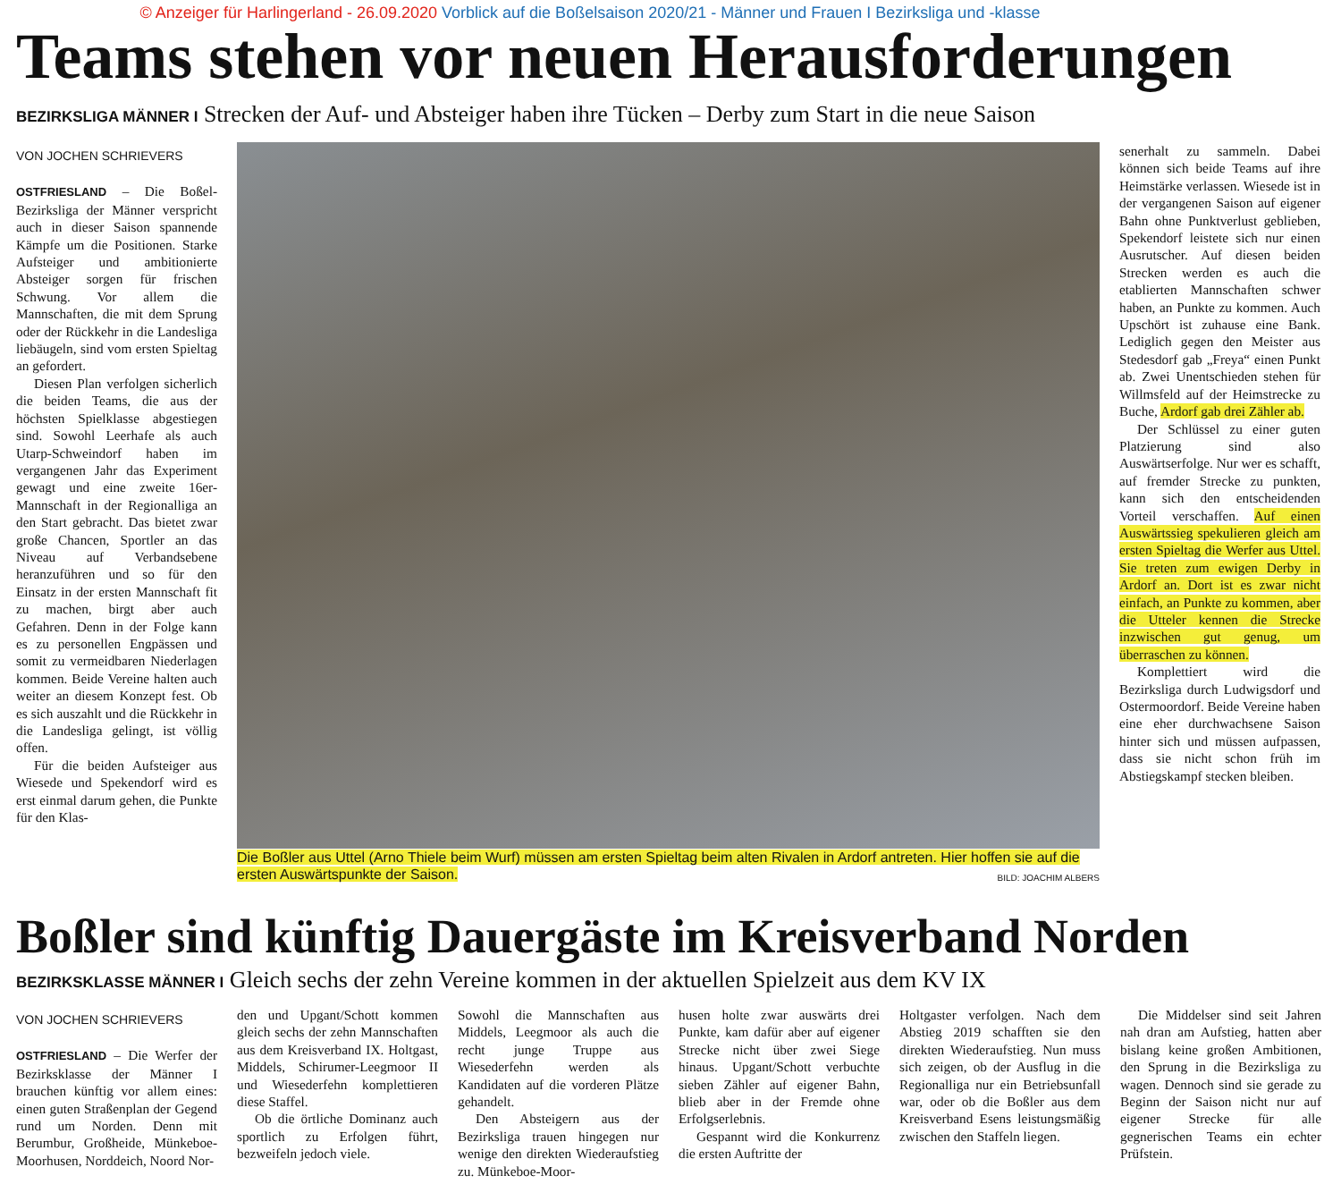© Anzeiger für Harlingerland - 26.09.2020 Vorblick auf die Boßelsaison 2020/21 - Männer und Frauen I Bezirksliga und -klasse
Teams stehen vor neuen Herausforderungen
BEZIRKSLIGA MÄNNER I Strecken der Auf- und Absteiger haben ihre Tücken – Derby zum Start in die neue Saison
VON JOCHEN SCHRIEVERS
OSTFRIESLAND – Die Boßel-Bezirksliga der Männer verspricht auch in dieser Saison spannende Kämpfe um die Positionen. Starke Aufsteiger und ambitionierte Absteiger sorgen für frischen Schwung. Vor allem die Mannschaften, die mit dem Sprung oder der Rückkehr in die Landesliga liebäugeln, sind vom ersten Spieltag an gefordert.
Diesen Plan verfolgen sicherlich die beiden Teams, die aus der höchsten Spielklasse abgestiegen sind. Sowohl Leerhafe als auch Utarp-Schweindorf haben im vergangenen Jahr das Experiment gewagt und eine zweite 16er-Mannschaft in der Regionalliga an den Start gebracht. Das bietet zwar große Chancen, Sportler an das Niveau auf Verbandsebene heranzuführen und so für den Einsatz in der ersten Mannschaft fit zu machen, birgt aber auch Gefahren. Denn in der Folge kann es zu personellen Engpässen und somit zu vermeidbaren Niederlagen kommen. Beide Vereine halten auch weiter an diesem Konzept fest. Ob es sich auszahlt und die Rückkehr in die Landesliga gelingt, ist völlig offen.
Für die beiden Aufsteiger aus Wiesede und Spekendorf wird es erst einmal darum gehen, die Punkte für den Klas-
Die Boßler aus Uttel (Arno Thiele beim Wurf) müssen am ersten Spieltag beim alten Rivalen in Ardorf antreten. Hier hoffen sie auf die ersten Auswärtspunkte der Saison. BILD: JOACHIM ALBERS
senerhalt zu sammeln. Dabei können sich beide Teams auf ihre Heimstärke verlassen. Wiesede ist in der vergangenen Saison auf eigener Bahn ohne Punktverlust geblieben, Spekendorf leistete sich nur einen Ausrutscher. Auf diesen beiden Strecken werden es auch die etablierten Mannschaften schwer haben, an Punkte zu kommen. Auch Upschört ist zuhause eine Bank. Lediglich gegen den Meister aus Stedesdorf gab „Freya“ einen Punkt ab. Zwei Unentschieden stehen für Willmsfeld auf der Heimstrecke zu Buche, Ardorf gab drei Zähler ab.
Der Schlüssel zu einer guten Platzierung sind also Auswärtserfolge. Nur wer es schafft, auf fremder Strecke zu punkten, kann sich den entscheidenden Vorteil verschaffen. Auf einen Auswärtssieg spekulieren gleich am ersten Spieltag die Werfer aus Uttel. Sie treten zum ewigen Derby in Ardorf an. Dort ist es zwar nicht einfach, an Punkte zu kommen, aber die Utteler kennen die Strecke inzwischen gut genug, um überraschen zu können.
Komplettiert wird die Bezirksliga durch Ludwigsdorf und Ostermoordorf. Beide Vereine haben eine eher durchwachsene Saison hinter sich und müssen aufpassen, dass sie nicht schon früh im Abstiegskampf stecken bleiben.
Boßler sind künftig Dauergäste im Kreisverband Norden
BEZIRKSKLASSE MÄNNER I Gleich sechs der zehn Vereine kommen in der aktuellen Spielzeit aus dem KV IX
VON JOCHEN SCHRIEVERS
OSTFRIESLAND – Die Werfer der Bezirksklasse der Männer I brauchen künftig vor allem eines: einen guten Straßenplan der Gegend rund um Norden. Denn mit Berumbur, Großheide, Münkeboe-Moorhusen, Norddeich, Noord Nor-
den und Upgant/Schott kommen gleich sechs der zehn Mannschaften aus dem Kreisverband IX. Holtgast, Middels, Schirumer-Leegmoor II und Wiesederfehn komplettieren diese Staffel.
Ob die örtliche Dominanz auch sportlich zu Erfolgen führt, bezweifeln jedoch viele.
Sowohl die Mannschaften aus Middels, Leegmoor als auch die recht junge Truppe aus Wiesederfehn werden als Kandidaten auf die vorderen Plätze gehandelt.
Den Absteigern aus der Bezirksliga trauen hingegen nur wenige den direkten Wiederaufstieg zu. Münkeboe-Moor-
husen holte zwar auswärts drei Punkte, kam dafür aber auf eigener Strecke nicht über zwei Siege hinaus. Upgant/Schott verbuchte sieben Zähler auf eigener Bahn, blieb aber in der Fremde ohne Erfolgserlebnis.
Gespannt wird die Konkurrenz die ersten Auftritte der
Holtgaster verfolgen. Nach dem Abstieg 2019 schafften sie den direkten Wiederaufstieg. Nun muss sich zeigen, ob der Ausflug in die Regionalliga nur ein Betriebsunfall war, oder ob die Boßler aus dem Kreisverband Esens leistungsmäßig zwischen den Staffeln liegen.
Die Middelser sind seit Jahren nah dran am Aufstieg, hatten aber bislang keine großen Ambitionen, den Sprung in die Bezirksliga zu wagen. Dennoch sind sie gerade zu Beginn der Saison nicht nur auf eigener Strecke für alle gegnerischen Teams ein echter Prüfstein.